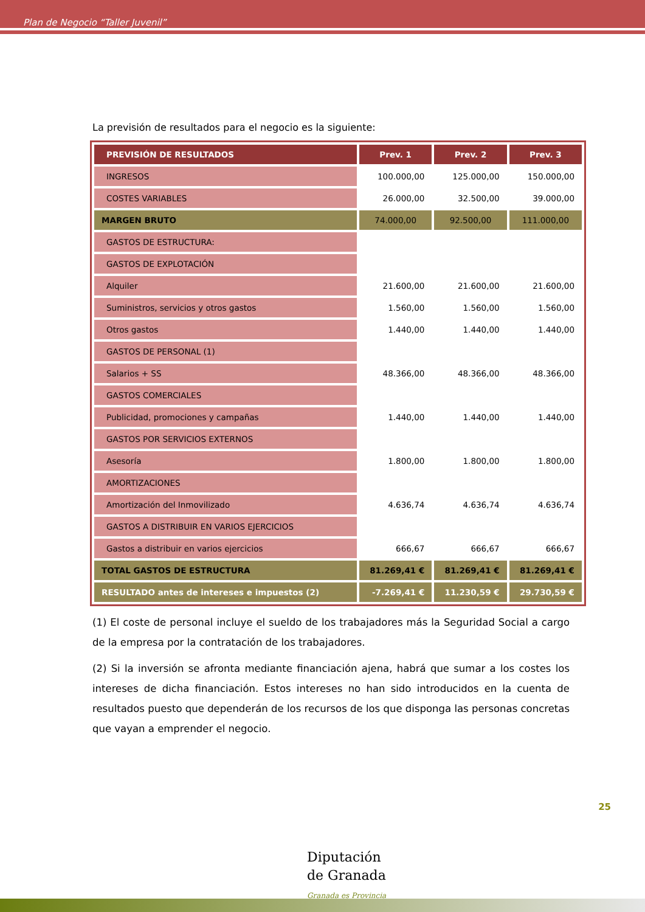Plan de Negocio “Taller Juvenil”
La previsión de resultados para el negocio es la siguiente:
| PREVISIÓN DE RESULTADOS | Prev. 1 | Prev. 2 | Prev. 3 |
| --- | --- | --- | --- |
| INGRESOS | 100.000,00 | 125.000,00 | 150.000,00 |
| COSTES VARIABLES | 26.000,00 | 32.500,00 | 39.000,00 |
| MARGEN BRUTO | 74.000,00 | 92.500,00 | 111.000,00 |
| GASTOS DE ESTRUCTURA: | | | |
| GASTOS DE EXPLOTACIÓN | | | |
| Alquiler | 21.600,00 | 21.600,00 | 21.600,00 |
| Suministros, servicios y otros gastos | 1.560,00 | 1.560,00 | 1.560,00 |
| Otros gastos | 1.440,00 | 1.440,00 | 1.440,00 |
| GASTOS DE PERSONAL (1) | | | |
| Salarios + SS | 48.366,00 | 48.366,00 | 48.366,00 |
| GASTOS COMERCIALES | | | |
| Publicidad, promociones y campañas | 1.440,00 | 1.440,00 | 1.440,00 |
| GASTOS POR SERVICIOS EXTERNOS | | | |
| Asesoría | 1.800,00 | 1.800,00 | 1.800,00 |
| AMORTIZACIONES | | | |
| Amortización del Inmovilizado | 4.636,74 | 4.636,74 | 4.636,74 |
| GASTOS A DISTRIBUIR EN VARIOS EJERCICIOS | | | |
| Gastos a distribuir en varios ejercicios | 666,67 | 666,67 | 666,67 |
| TOTAL GASTOS DE ESTRUCTURA | 81.269,41 € | 81.269,41 € | 81.269,41 € |
| RESULTADO antes de intereses e impuestos (2) | -7.269,41 € | 11.230,59 € | 29.730,59 € |
(1) El coste de personal incluye el sueldo de los trabajadores más la Seguridad Social a cargo de la empresa por la contratación de los trabajadores.
(2) Si la inversión se afronta mediante financiación ajena, habrá que sumar a los costes los intereses de dicha financiación. Estos intereses no han sido introducidos en la cuenta de resultados puesto que dependerán de los recursos de los que disponga las personas concretas que vayan a emprender el negocio.
25
Diputación
de Granada
Granada es Provincia